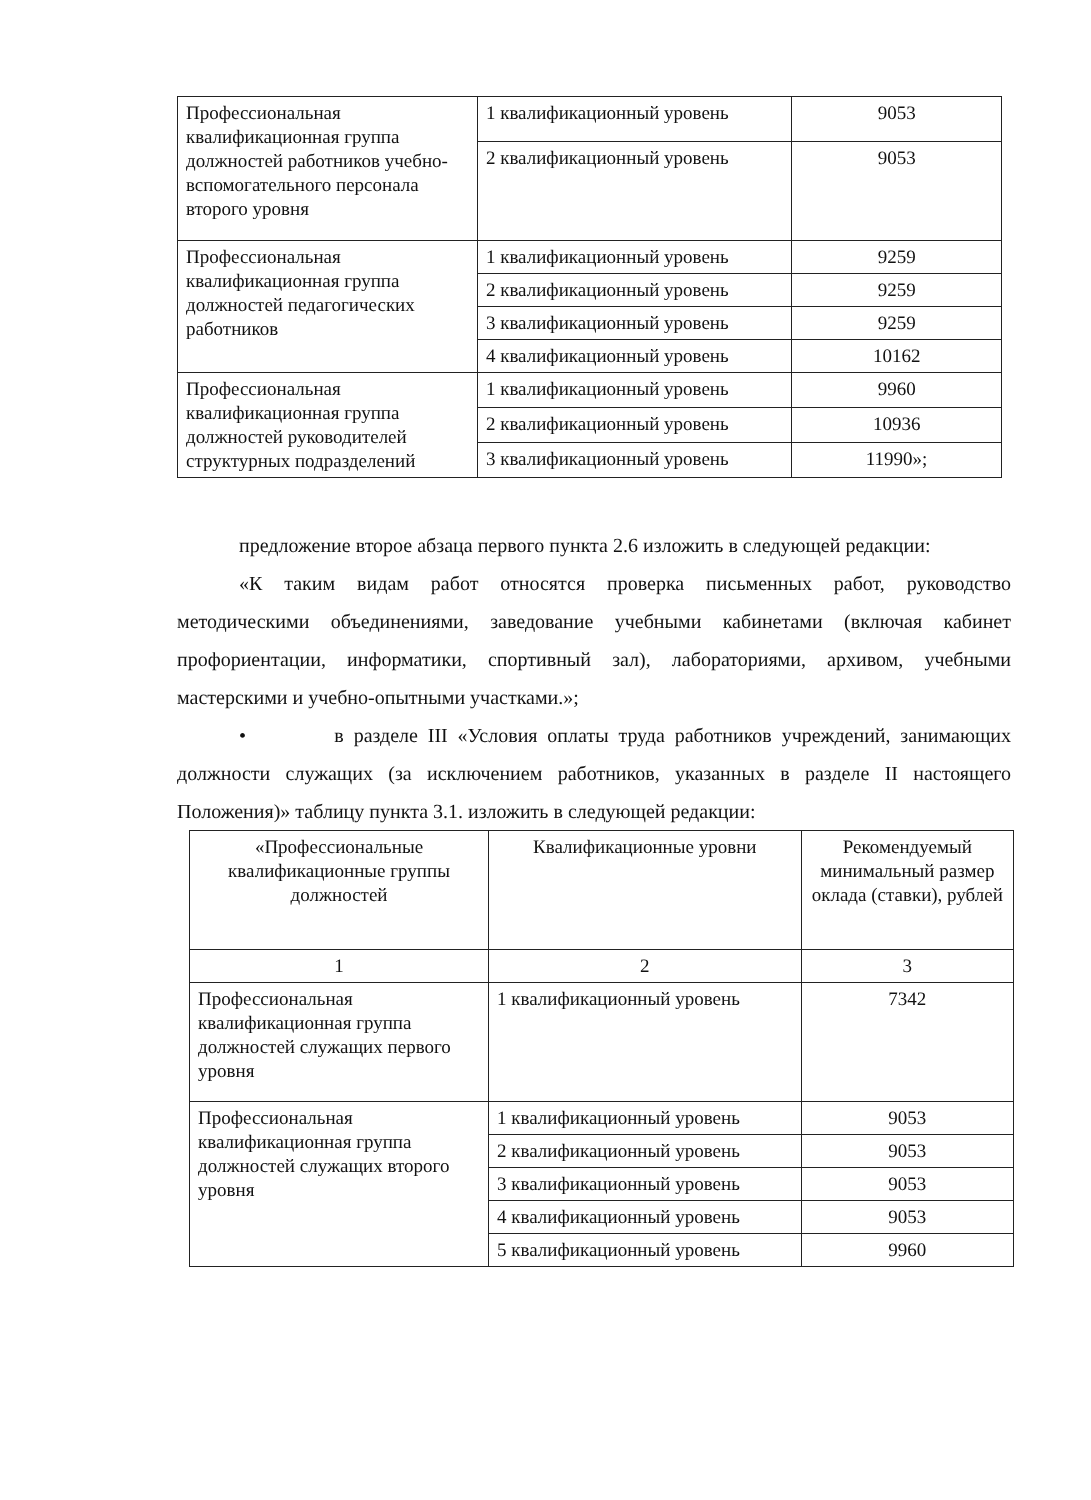| Профессиональная квалификационная группа должностей работников учебно-вспомогательного персонала второго уровня | 1 квалификационный уровень | 9053 |
| | 2 квалификационный уровень | 9053 |
| Профессиональная квалификационная группа должностей педагогических работников | 1 квалификационный уровень | 9259 |
| | 2 квалификационный уровень | 9259 |
| | 3 квалификационный уровень | 9259 |
| | 4 квалификационный уровень | 10162 |
| Профессиональная квалификационная группа должностей руководителей структурных подразделений | 1 квалификационный уровень | 9960 |
| | 2 квалификационный уровень | 10936 |
| | 3 квалификационный уровень | 11990»; |
предложение второе абзаца первого пункта 2.6 изложить в следующей редакции:
«К таким видам работ относятся проверка письменных работ, руководство методическими объединениями, заведование учебными кабинетами (включая кабинет профориентации, информатики, спортивный зал), лабораториями, архивом, учебными мастерскими и учебно-опытными участками.»;
• в разделе III «Условия оплаты труда работников учреждений, занимающих должности служащих (за исключением работников, указанных в разделе II настоящего Положения)» таблицу пункта 3.1. изложить в следующей редакции:
| «Профессиональные квалификационные группы должностей | Квалификационные уровни | Рекомендуемый минимальный размер оклада (ставки), рублей |
| 1 | 2 | 3 |
| Профессиональная квалификационная группа должностей служащих первого уровня | 1 квалификационный уровень | 7342 |
| Профессиональная квалификационная группа должностей служащих второго уровня | 1 квалификационный уровень | 9053 |
| | 2 квалификационный уровень | 9053 |
| | 3 квалификационный уровень | 9053 |
| | 4 квалификационный уровень | 9053 |
| | 5 квалификационный уровень | 9960 |